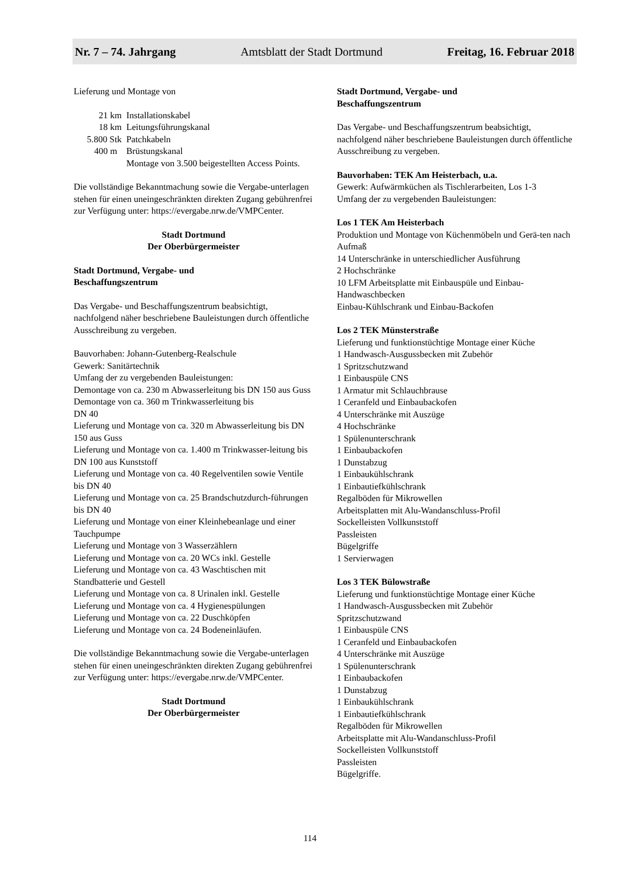Nr. 7 – 74. Jahrgang Amtsblatt der Stadt Dortmund Freitag, 16. Februar 2018
Lieferung und Montage von
| 21 km | Installationskabel |
| 18 km | Leitungsführungskanal |
| 5.800 Stk | Patchkabeln |
| 400 m | Brüstungskanal |
| | Montage von 3.500 beigestellten Access Points. |
Die vollständige Bekanntmachung sowie die Vergabe-unterlagen stehen für einen uneingeschränkten direkten Zugang gebührenfrei zur Verfügung unter: https://evergabe.nrw.de/VMPCenter.
Stadt Dortmund
Der Oberbürgermeister
Stadt Dortmund, Vergabe- und
Beschaffungszentrum
Das Vergabe- und Beschaffungszentrum beabsichtigt, nachfolgend näher beschriebene Bauleistungen durch öffentliche Ausschreibung zu vergeben.
Bauvorhaben: Johann-Gutenberg-Realschule
Gewerk: Sanitärtechnik
Umfang der zu vergebenden Bauleistungen:
Demontage von ca. 230 m Abwasserleitung bis DN 150 aus Guss
Demontage von ca. 360 m Trinkwasserleitung bis
DN 40
Lieferung und Montage von ca. 320 m Abwasserleitung bis DN 150 aus Guss
Lieferung und Montage von ca. 1.400 m Trinkwasser-leitung bis DN 100 aus Kunststoff
Lieferung und Montage von ca. 40 Regelventilen sowie Ventile bis DN 40
Lieferung und Montage von ca. 25 Brandschutzdurch-führungen bis DN 40
Lieferung und Montage von einer Kleinhebeanlage und einer Tauchpumpe
Lieferung und Montage von 3 Wasserzählern
Lieferung und Montage von ca. 20 WCs inkl. Gestelle
Lieferung und Montage von ca. 43 Waschtischen mit Standbatterie und Gestell
Lieferung und Montage von ca. 8 Urinalen inkl. Gestelle
Lieferung und Montage von ca. 4 Hygienespülungen
Lieferung und Montage von ca. 22 Duschköpfen
Lieferung und Montage von ca. 24 Bodeneinläufen.
Die vollständige Bekanntmachung sowie die Vergabe-unterlagen stehen für einen uneingeschränkten direkten Zugang gebührenfrei zur Verfügung unter: https://evergabe.nrw.de/VMPCenter.
Stadt Dortmund
Der Oberbürgermeister
Stadt Dortmund, Vergabe- und
Beschaffungszentrum
Das Vergabe- und Beschaffungszentrum beabsichtigt, nachfolgend näher beschriebene Bauleistungen durch öffentliche Ausschreibung zu vergeben.
Bauvorhaben: TEK Am Heisterbach, u.a.
Gewerk: Aufwärmküchen als Tischlerarbeiten, Los 1-3
Umfang der zu vergebenden Bauleistungen:
Los 1 TEK Am Heisterbach
Produktion und Montage von Küchenmöbeln und Gerä-ten nach Aufmaß
14 Unterschränke in unterschiedlicher Ausführung
2 Hochschränke
10 LFM Arbeitsplatte mit Einbauspüle und Einbau-Handwaschbecken
Einbau-Kühlschrank und Einbau-Backofen
Los 2 TEK Münsterstraße
Lieferung und funktionstüchtige Montage einer Küche
1 Handwasch-Ausgussbecken mit Zubehör
1 Spritzschutzwand
1 Einbauspüle CNS
1 Armatur mit Schlauchbrause
1 Ceranfeld und Einbaubackofen
4 Unterschränke mit Auszüge
4 Hochschränke
1 Spülenunterschrank
1 Einbaubackofen
1 Dunstabzug
1 Einbaukühlschrank
1 Einbautiefkühlschrank
Regalböden für Mikrowellen
Arbeitsplatten mit Alu-Wandanschluss-Profil
Sockelleisten Vollkunststoff
Passleisten
Bügelgriffe
1 Servierwagen
Los 3 TEK Bülowstraße
Lieferung und funktionstüchtige Montage einer Küche
1 Handwasch-Ausgussbecken mit Zubehör
Spritzschutzwand
1 Einbauspüle CNS
1 Ceranfeld und Einbaubackofen
4 Unterschränke mit Auszüge
1 Spülenunterschrank
1 Einbaubackofen
1 Dunstabzug
1 Einbaukühlschrank
1 Einbautiefkühlschrank
Regalböden für Mikrowellen
Arbeitsplatte mit Alu-Wandanschluss-Profil
Sockelleisten Vollkunststoff
Passleisten
Bügelgriffe.
114